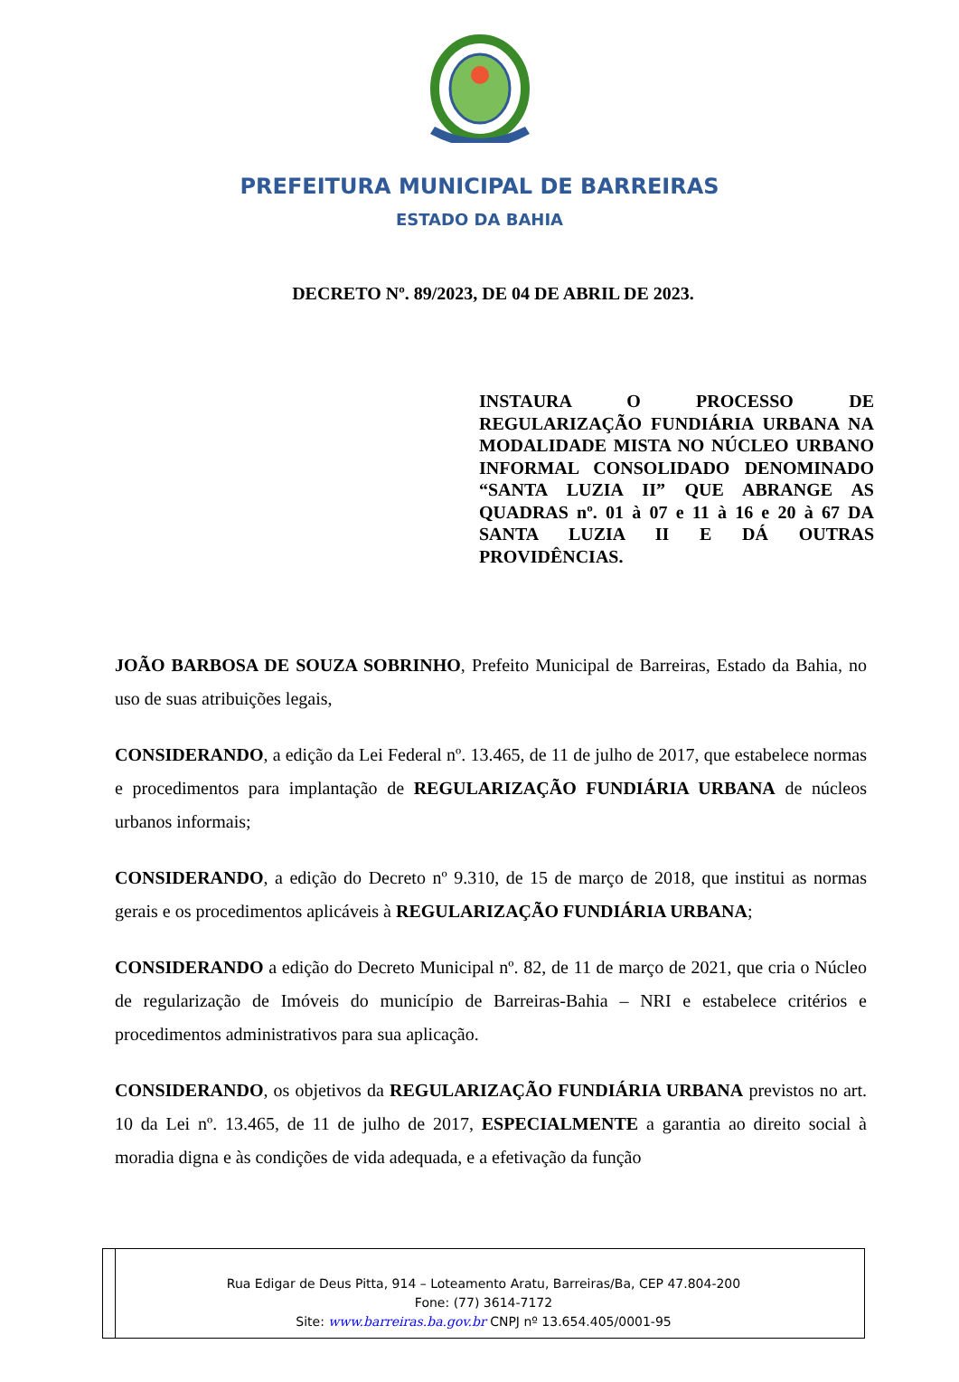PREFEITURA MUNICIPAL DE BARREIRAS
ESTADO DA BAHIA
DECRETO Nº. 89/2023, DE 04 DE ABRIL DE 2023.
INSTAURA O PROCESSO DE REGULARIZAÇÃO FUNDIÁRIA URBANA NA MODALIDADE MISTA NO NÚCLEO URBANO INFORMAL CONSOLIDADO DENOMINADO “SANTA LUZIA II” QUE ABRANGE AS QUADRAS nº. 01 à 07 e 11 à 16 e 20 à 67 DA SANTA LUZIA II E DÁ OUTRAS PROVIDÊNCIAS.
JOÃO BARBOSA DE SOUZA SOBRINHO, Prefeito Municipal de Barreiras, Estado da Bahia, no uso de suas atribuições legais,
CONSIDERANDO, a edição da Lei Federal nº. 13.465, de 11 de julho de 2017, que estabelece normas e procedimentos para implantação de REGULARIZAÇÃO FUNDIÁRIA URBANA de núcleos urbanos informais;
CONSIDERANDO, a edição do Decreto nº 9.310, de 15 de março de 2018, que institui as normas gerais e os procedimentos aplicáveis à REGULARIZAÇÃO FUNDIÁRIA URBANA;
CONSIDERANDO a edição do Decreto Municipal nº. 82, de 11 de março de 2021, que cria o Núcleo de regularização de Imóveis do município de Barreiras-Bahia – NRI e estabelece critérios e procedimentos administrativos para sua aplicação.
CONSIDERANDO, os objetivos da REGULARIZAÇÃO FUNDIÁRIA URBANA previstos no art. 10 da Lei nº. 13.465, de 11 de julho de 2017, ESPECIALMENTE a garantia ao direito social à moradia digna e às condições de vida adequada, e a efetivação da função
Rua Edigar de Deus Pitta, 914 – Loteamento Aratu, Barreiras/Ba, CEP 47.804-200
Fone: (77) 3614-7172
Site: www.barreiras.ba.gov.br CNPJ nº 13.654.405/0001-95